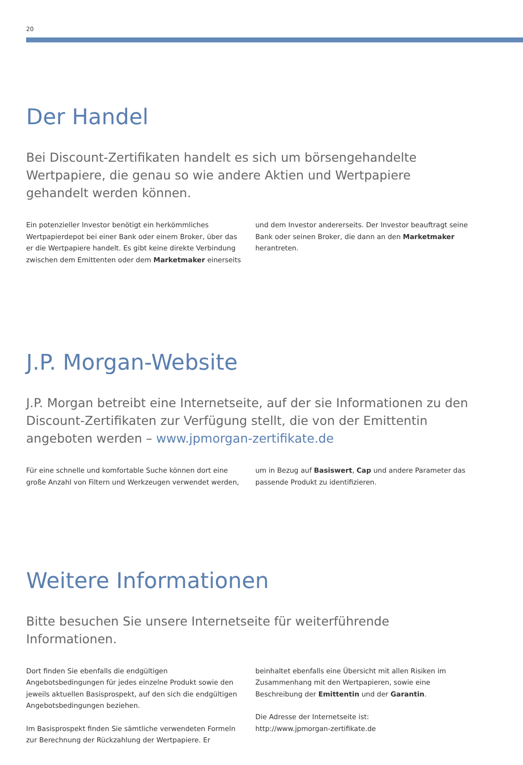20
Der Handel
Bei Discount-Zertifikaten handelt es sich um börsengehandelte Wertpapiere, die genau so wie andere Aktien und Wertpapiere gehandelt werden können.
Ein potenzieller Investor benötigt ein herkömmliches Wertpapierdepot bei einer Bank oder einem Broker, über das er die Wertpapiere handelt. Es gibt keine direkte Verbindung zwischen dem Emittenten oder dem Marketmaker einerseits und dem Investor andererseits. Der Investor beauftragt seine Bank oder seinen Broker, die dann an den Marketmaker herantreten.
J.P. Morgan-Website
J.P. Morgan betreibt eine Internetseite, auf der sie Informationen zu den Discount-Zertifikaten zur Verfügung stellt, die von der Emittentin angeboten werden – www.jpmorgan-zertifikate.de
Für eine schnelle und komfortable Suche können dort eine große Anzahl von Filtern und Werkzeugen verwendet werden, um in Bezug auf Basiswert, Cap und andere Parameter das passende Produkt zu identifizieren.
Weitere Informationen
Bitte besuchen Sie unsere Internetseite für weiterführende Informationen.
Dort finden Sie ebenfalls die endgültigen Angebotsbedingungen für jedes einzelne Produkt sowie den jeweils aktuellen Basisprospekt, auf den sich die endgültigen Angebotsbedingungen beziehen.
Im Basisprospekt finden Sie sämtliche verwendeten Formeln zur Berechnung der Rückzahlung der Wertpapiere. Er beinhaltet ebenfalls eine Übersicht mit allen Risiken im Zusammenhang mit den Wertpapieren, sowie eine Beschreibung der Emittentin und der Garantin.
Die Adresse der Internetseite ist:
http://www.jpmorgan-zertifikate.de